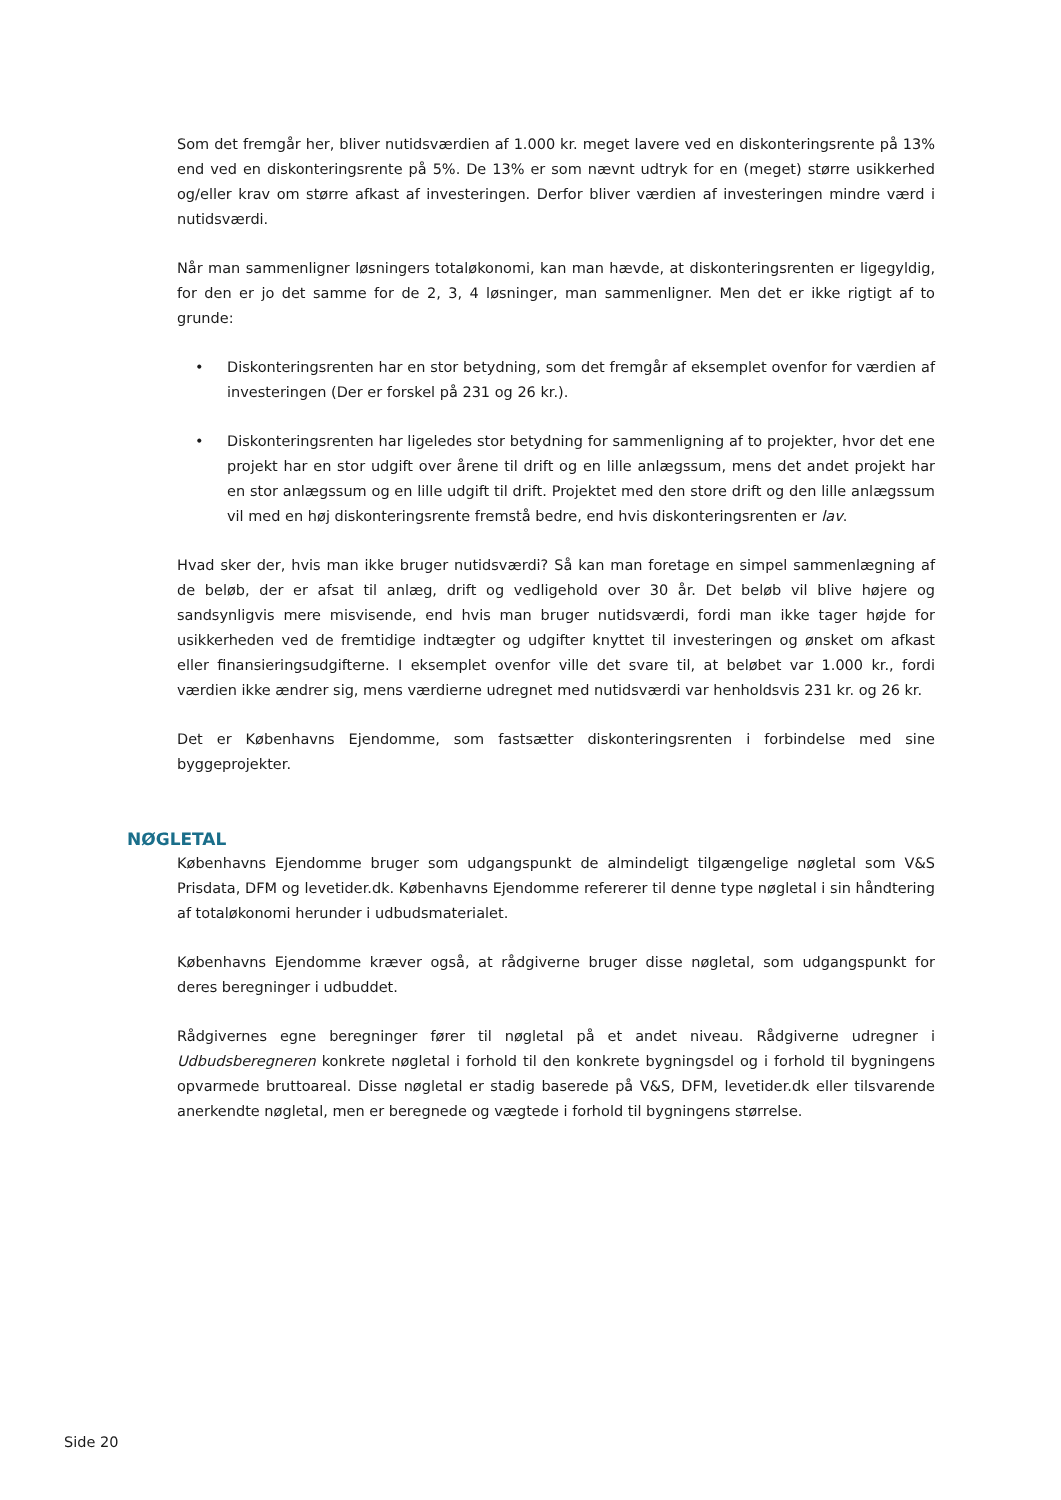Som det fremgår her, bliver nutidsværdien af 1.000 kr. meget lavere ved en diskonteringsrente på 13% end ved en diskonteringsrente på 5%. De 13% er som nævnt udtryk for en (meget) større usikkerhed og/eller krav om større afkast af investeringen. Derfor bliver værdien af investeringen mindre værd i nutidsværdi.
Når man sammenligner løsningers totaløkonomi, kan man hævde, at diskonteringsrenten er ligegyldig, for den er jo det samme for de 2, 3, 4 løsninger, man sammenligner. Men det er ikke rigtigt af to grunde:
• Diskonteringsrenten har en stor betydning, som det fremgår af eksemplet ovenfor for værdien af investeringen (Der er forskel på 231 og 26 kr.).
• Diskonteringsrenten har ligeledes stor betydning for sammenligning af to projekter, hvor det ene projekt har en stor udgift over årene til drift og en lille anlægssum, mens det andet projekt har en stor anlægssum og en lille udgift til drift. Projektet med den store drift og den lille anlægssum vil med en høj diskonteringsrente fremstå bedre, end hvis diskonteringsrenten er lav.
Hvad sker der, hvis man ikke bruger nutidsværdi? Så kan man foretage en simpel sammenlægning af de beløb, der er afsat til anlæg, drift og vedligehold over 30 år. Det beløb vil blive højere og sandsynligvis mere misvisende, end hvis man bruger nutidsværdi, fordi man ikke tager højde for usikkerheden ved de fremtidige indtægter og udgifter knyttet til investeringen og ønsket om afkast eller finansieringsudgifterne. I eksemplet ovenfor ville det svare til, at beløbet var 1.000 kr., fordi værdien ikke ændrer sig, mens værdierne udregnet med nutidsværdi var henholdsvis 231 kr. og 26 kr.
Det er Københavns Ejendomme, som fastsætter diskonteringsrenten i forbindelse med sine byggeprojekter.
NØGLETAL
Københavns Ejendomme bruger som udgangspunkt de almindeligt tilgængelige nøgletal som V&S Prisdata, DFM og levetider.dk. Københavns Ejendomme refererer til denne type nøgletal i sin håndtering af totaløkonomi herunder i udbudsmaterialet.
Københavns Ejendomme kræver også, at rådgiverne bruger disse nøgletal, som udgangspunkt for deres beregninger i udbuddet.
Rådgivernes egne beregninger fører til nøgletal på et andet niveau. Rådgiverne udregner i Udbudsberegneren konkrete nøgletal i forhold til den konkrete bygningsdel og i forhold til bygningens opvarmede bruttoareal. Disse nøgletal er stadig baserede på V&S, DFM, levetider.dk eller tilsvarende anerkendte nøgletal, men er beregnede og vægtede i forhold til bygningens størrelse.
Side 20